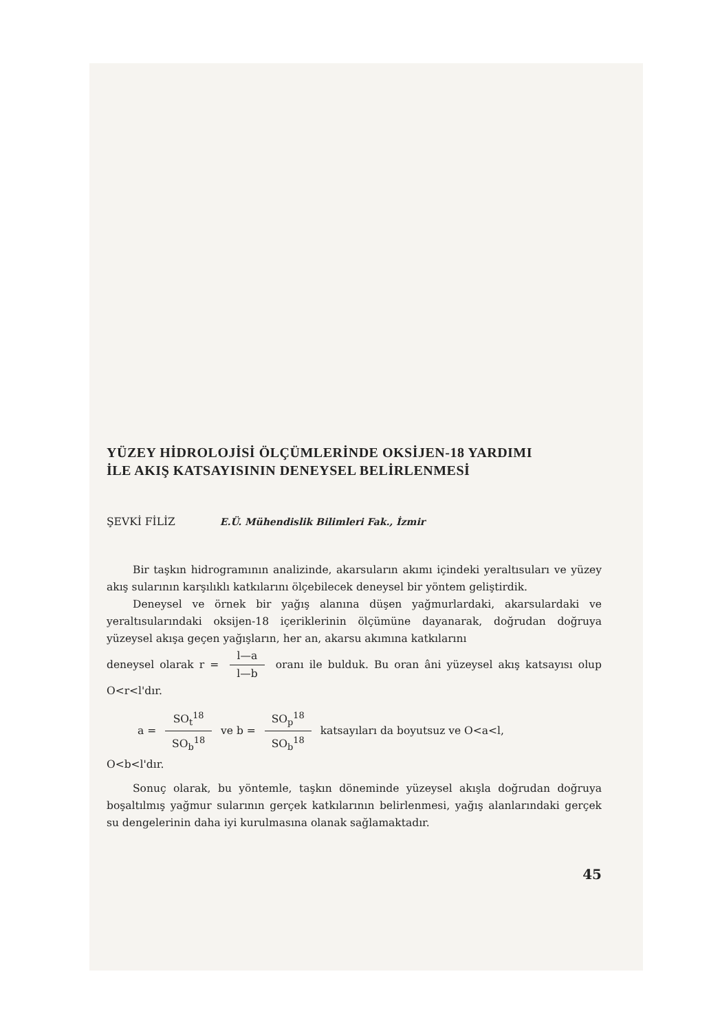YÜZEY HİDROLOJİSİ ÖLÇÜMLERİNDE OKSİJEN-18 YARDIMI
İLE AKIŞ KATSAYISININ DENEYSEL BELİRLENMESİ
ŞEVKİ FİLİZ E.Ü. Mühendislik Bilimleri Fak., İzmir
Bir taşkın hidrogramının analizinde, akarsuların akımı içindeki yeraltısuları ve yüzey akış sularının karşılıklı katkılarını ölçebilecek deneysel bir yöntem geliştirdik.
Deneysel ve örnek bir yağış alanına düşen yağmurlardaki, akarsulardaki ve yeraltısularındaki oksijen-18 içeriklerinin ölçümüne dayanarak, doğrudan doğruya yüzeysel akışa geçen yağışların, her an, akarsu akımına katkılarını
deneysel olarak r = l—a l—b oranı ile bulduk. Bu oran âni yüzeysel akış katsayısı olup O<r<l'dır.
a = SO<sub>t</sub><sup>18</sup> SO<sub>b</sub><sup>18</sup> ve b = SO<sub>p</sub><sup>18</sup> SO<sub>b</sub><sup>18</sup> katsayıları da boyutsuz ve O<a<l,
O<b<l'dır.
Sonuç olarak, bu yöntemle, taşkın döneminde yüzeysel akışla doğrudan doğruya boşaltılmış yağmur sularının gerçek katkılarının belirlenmesi, yağış alanlarındaki gerçek su dengelerinin daha iyi kurulmasına olanak sağlamaktadır.
45